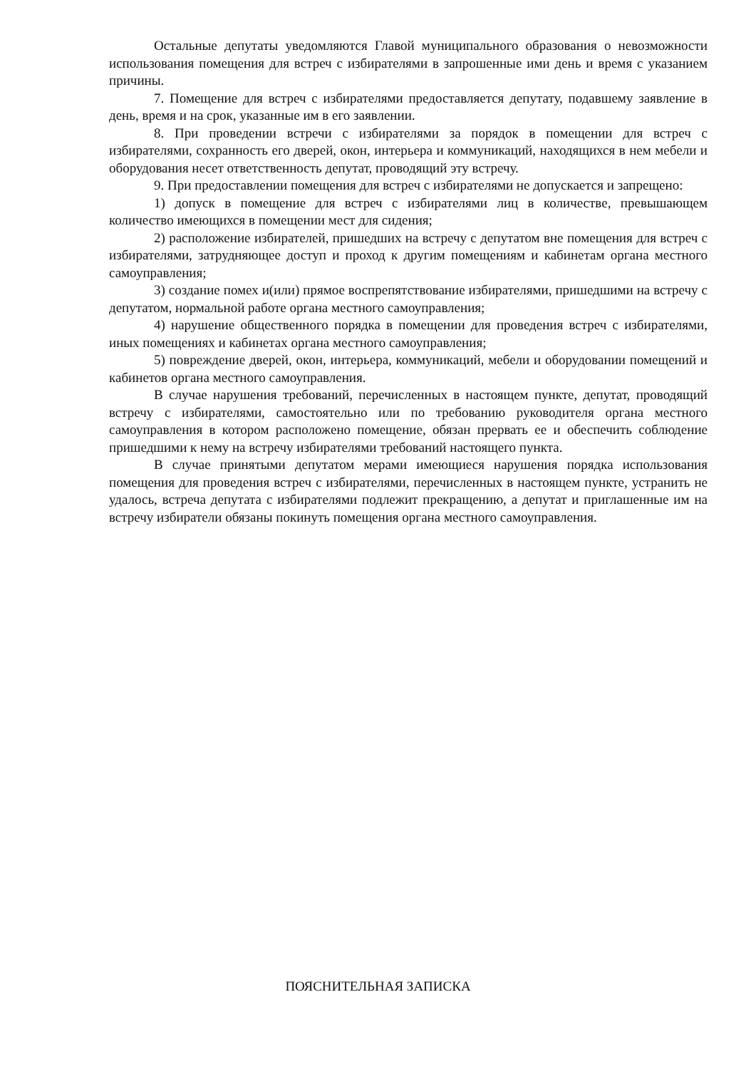Остальные депутаты уведомляются Главой муниципального образования о невозможности использования помещения для встреч с избирателями в запрошенные ими день и время с указанием причины.
7. Помещение для встреч с избирателями предоставляется депутату, подавшему заявление в день, время и на срок, указанные им в его заявлении.
8. При проведении встречи с избирателями за порядок в помещении для встреч с избирателями, сохранность его дверей, окон, интерьера и коммуникаций, находящихся в нем мебели и оборудования несет ответственность депутат, проводящий эту встречу.
9. При предоставлении помещения для встреч с избирателями не допускается и запрещено:
1) допуск в помещение для встреч с избирателями лиц в количестве, превышающем количество имеющихся в помещении мест для сидения;
2) расположение избирателей, пришедших на встречу с депутатом вне помещения для встреч с избирателями, затрудняющее доступ и проход к другим помещениям и кабинетам органа местного самоуправления;
3) создание помех и(или) прямое воспрепятствование избирателями, пришедшими на встречу с депутатом, нормальной работе органа местного самоуправления;
4) нарушение общественного порядка в помещении для проведения встреч с избирателями, иных помещениях и кабинетах органа местного самоуправления;
5) повреждение дверей, окон, интерьера, коммуникаций, мебели и оборудовании помещений и кабинетов органа местного самоуправления.
В случае нарушения требований, перечисленных в настоящем пункте, депутат, проводящий встречу с избирателями, самостоятельно или по требованию руководителя органа местного самоуправления в котором расположено помещение, обязан прервать ее и обеспечить соблюдение пришедшими к нему на встречу избирателями требований настоящего пункта.
В случае принятыми депутатом мерами имеющиеся нарушения порядка использования помещения для проведения встреч с избирателями, перечисленных в настоящем пункте, устранить не удалось, встреча депутата с избирателями подлежит прекращению, а депутат и приглашенные им на встречу избиратели обязаны покинуть помещения органа местного самоуправления.
ПОЯСНИТЕЛЬНАЯ ЗАПИСКА